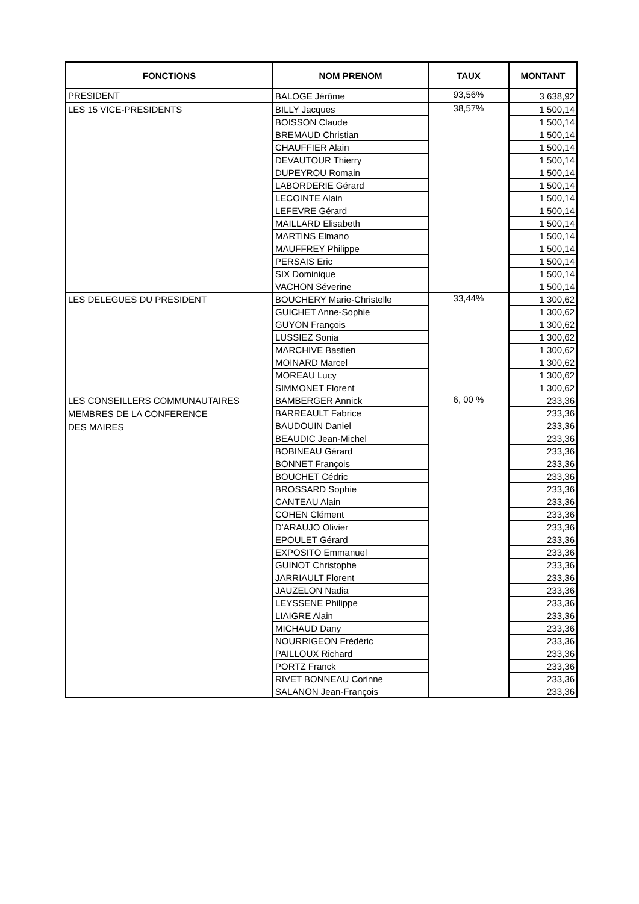| FONCTIONS | NOM PRENOM | TAUX | MONTANT |
| --- | --- | --- | --- |
| PRESIDENT | BALOGE Jérôme | 93,56% | 3 638,92 |
| LES 15 VICE-PRESIDENTS | BILLY Jacques | 38,57% | 1 500,14 |
| | BOISSON Claude | | 1 500,14 |
| | BREMAUD Christian | | 1 500,14 |
| | CHAUFFIER Alain | | 1 500,14 |
| | DEVAUTOUR Thierry | | 1 500,14 |
| | DUPEYROU Romain | | 1 500,14 |
| | LABORDERIE Gérard | | 1 500,14 |
| | LECOINTE Alain | | 1 500,14 |
| | LEFEVRE Gérard | | 1 500,14 |
| | MAILLARD Elisabeth | | 1 500,14 |
| | MARTINS Elmano | | 1 500,14 |
| | MAUFFREY Philippe | | 1 500,14 |
| | PERSAIS Eric | | 1 500,14 |
| | SIX Dominique | | 1 500,14 |
| | VACHON Séverine | | 1 500,14 |
| LES DELEGUES DU PRESIDENT | BOUCHERY Marie-Christelle | 33,44% | 1 300,62 |
| | GUICHET Anne-Sophie | | 1 300,62 |
| | GUYON François | | 1 300,62 |
| | LUSSIEZ Sonia | | 1 300,62 |
| | MARCHIVE Bastien | | 1 300,62 |
| | MOINARD Marcel | | 1 300,62 |
| | MOREAU Lucy | | 1 300,62 |
| | SIMMONET Florent | | 1 300,62 |
| LES CONSEILLERS COMMUNAUTAIRES MEMBRES DE LA CONFERENCE DES MAIRES | BAMBERGER Annick | 6, 00 % | 233,36 |
| | BARREAULT Fabrice | | 233,36 |
| | BAUDOUIN Daniel | | 233,36 |
| | BEAUDIC Jean-Michel | | 233,36 |
| | BOBINEAU Gérard | | 233,36 |
| | BONNET François | | 233,36 |
| | BOUCHET Cédric | | 233,36 |
| | BROSSARD Sophie | | 233,36 |
| | CANTEAU Alain | | 233,36 |
| | COHEN Clément | | 233,36 |
| | D'ARAUJO Olivier | | 233,36 |
| | EPOULET Gérard | | 233,36 |
| | EXPOSITO Emmanuel | | 233,36 |
| | GUINOT Christophe | | 233,36 |
| | JARRIAULT Florent | | 233,36 |
| | JAUZELON Nadia | | 233,36 |
| | LEYSSENE Philippe | | 233,36 |
| | LIAIGRE Alain | | 233,36 |
| | MICHAUD Dany | | 233,36 |
| | NOURRIGEON Frédéric | | 233,36 |
| | PAILLOUX Richard | | 233,36 |
| | PORTZ Franck | | 233,36 |
| | RIVET BONNEAU Corinne | | 233,36 |
| | SALANON Jean-François | | 233,36 |